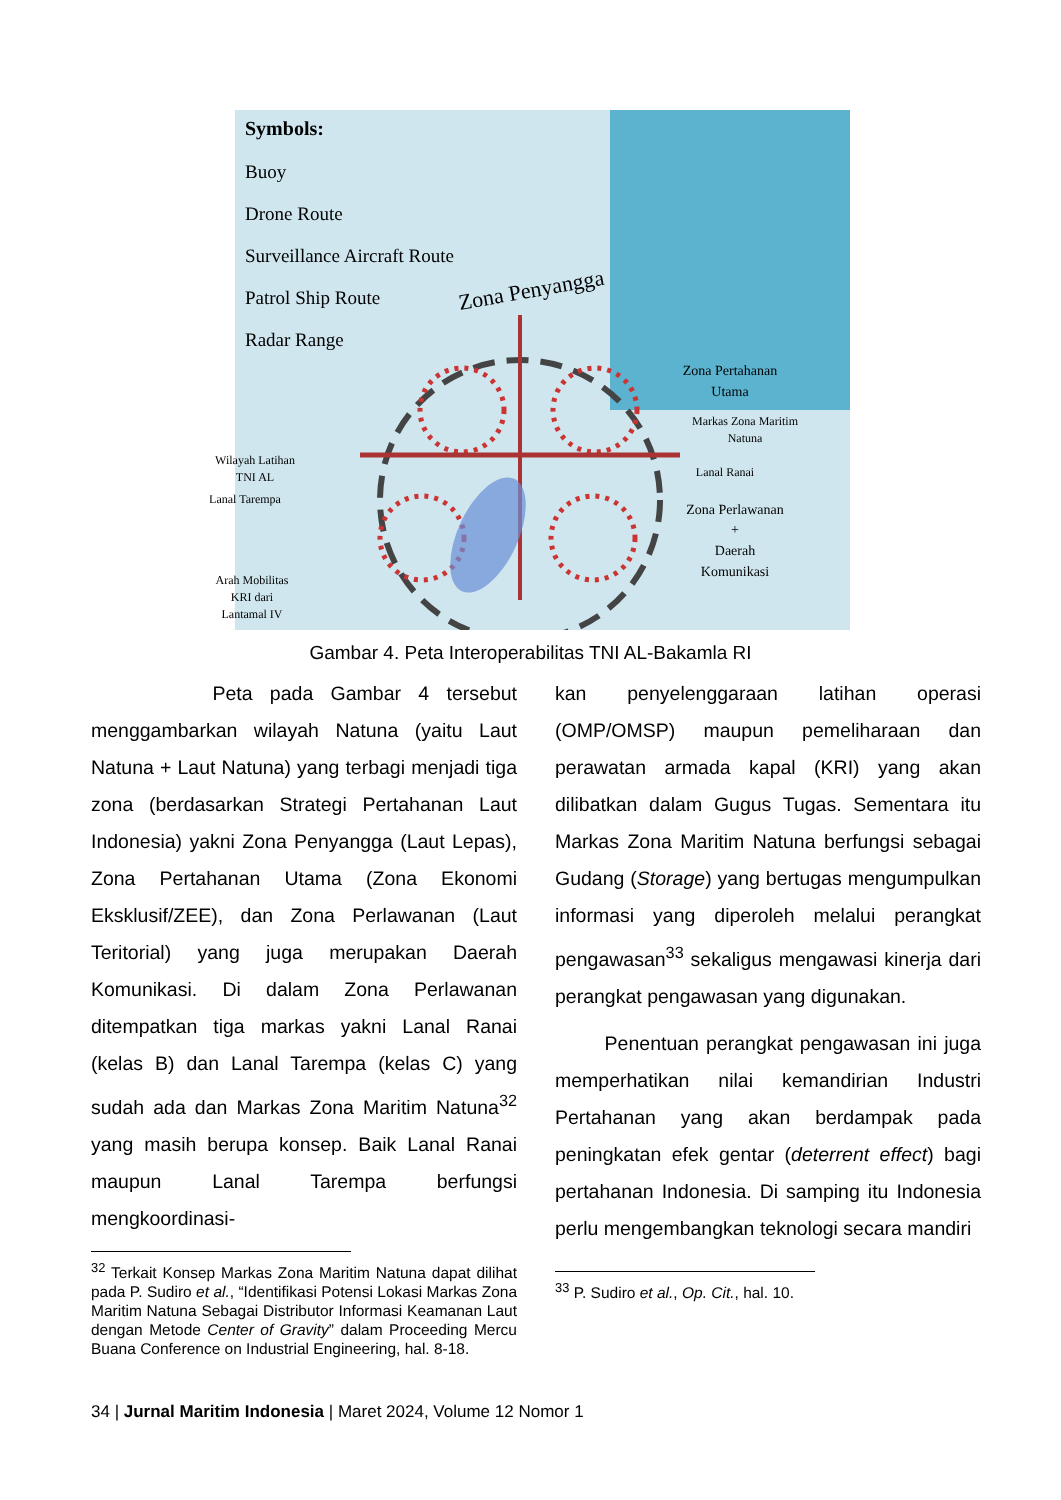Symbols:
Buoy
Drone Route
Surveillance Aircraft Route
Patrol Ship Route
Radar Range
Zona Penyangga
Zona Pertahanan
Utama
Markas Zona Maritim
Natuna
Lanal Ranai
Zona Perlawanan
+
Daerah
Komunikasi
Wilayah Latihan
TNI AL
Lanal Tarempa
Arah Mobilitas
KRI dari
Lantamal IV
Gambar 4. Peta Interoperabilitas TNI AL-Bakamla RI
Peta pada Gambar 4 tersebut menggambarkan wilayah Natuna (yaitu Laut Natuna + Laut Natuna) yang terbagi menjadi tiga zona (berdasarkan Strategi Pertahanan Laut Indonesia) yakni Zona Penyangga (Laut Lepas), Zona Pertahanan Utama (Zona Ekonomi Eksklusif/ZEE), dan Zona Perlawanan (Laut Teritorial) yang juga merupakan Daerah Komunikasi. Di dalam Zona Perlawanan ditempatkan tiga markas yakni Lanal Ranai (kelas B) dan Lanal Tarempa (kelas C) yang sudah ada dan Markas Zona Maritim Natuna<sup>32</sup> yang masih berupa konsep. Baik Lanal Ranai maupun Lanal Tarempa berfungsi mengkoordinasi-
<sup>32</sup> Terkait Konsep Markas Zona Maritim Natuna dapat dilihat pada P. Sudiro et al., “Identifikasi Potensi Lokasi Markas Zona Maritim Natuna Sebagai Distributor Informasi Keamanan Laut dengan Metode Center of Gravity” dalam Proceeding Mercu Buana Conference on Industrial Engineering, hal. 8-18.
kan penyelenggaraan latihan operasi (OMP/OMSP) maupun pemeliharaan dan perawatan armada kapal (KRI) yang akan dilibatkan dalam Gugus Tugas. Sementara itu Markas Zona Maritim Natuna berfungsi sebagai Gudang (Storage) yang bertugas mengumpulkan informasi yang diperoleh melalui perangkat pengawasan<sup>33</sup> sekaligus mengawasi kinerja dari perangkat pengawasan yang digunakan.
Penentuan perangkat pengawasan ini juga memperhatikan nilai kemandirian Industri Pertahanan yang akan berdampak pada peningkatan efek gentar (deterrent effect) bagi pertahanan Indonesia. Di samping itu Indonesia perlu mengembangkan teknologi secara mandiri
<sup>33</sup> P. Sudiro et al., Op. Cit., hal. 10.
34 | Jurnal Maritim Indonesia | Maret 2024, Volume 12 Nomor 1